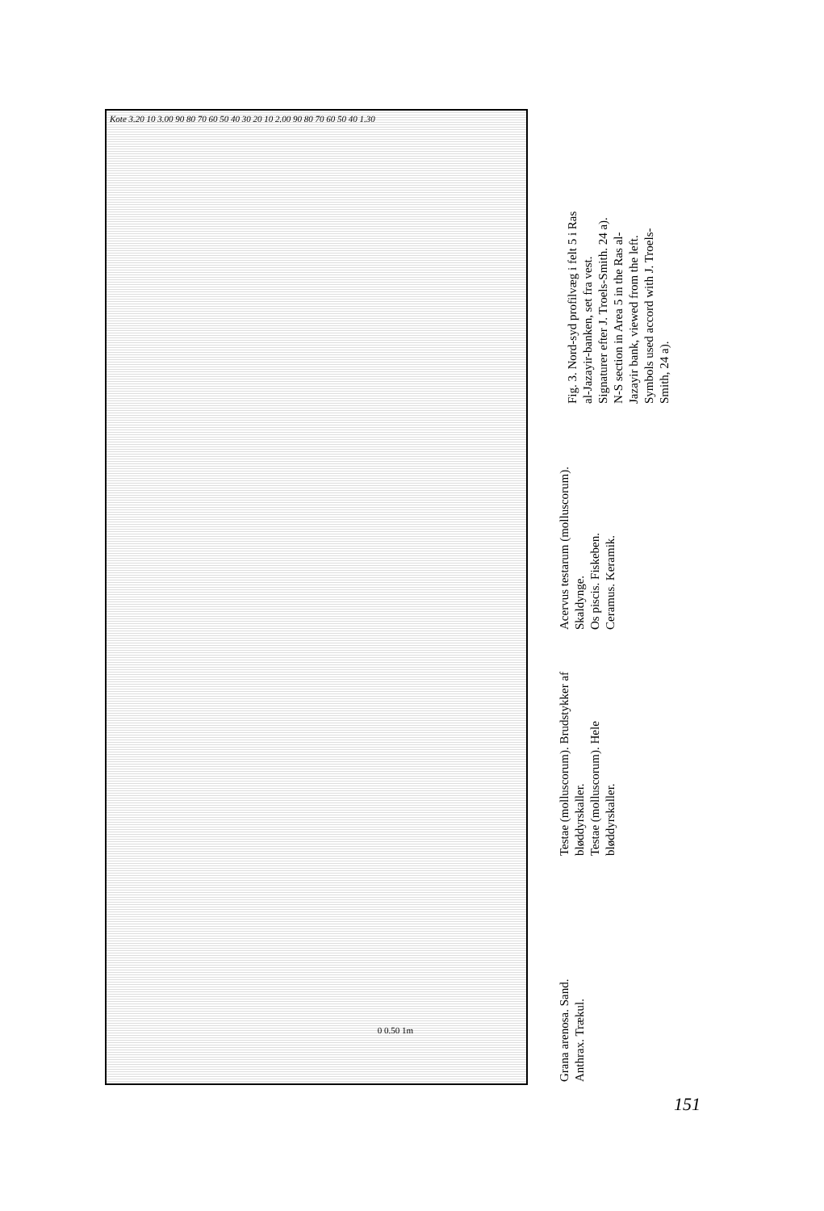Kote 3.20 10 3.00 90 80 70 60 50 40 30 20 10 2.00 90 80 70 60 50 40 1.30
0 0.50 1m
Grana arenosa. Sand.
Anthrax. Trækul.
Testae (molluscorum). Brudstykker af bløddyrskaller.
Testae (molluscorum). Hele bløddyrskaller.
Acervus testarum (molluscorum). Skaldynge.
Os piscis. Fiskeben.
Ceramus. Keramik.
Fig. 3. Nord-syd profilvæg i felt 5 i Ras al-Jazayir-banken, set fra vest.
Signaturer efter J. Troels-Smith. 24 a).
N-S section in Area 5 in the Ras al-Jazayir bank, viewed from the left. Symbols used accord with J. Troels-Smith, 24 a).
151